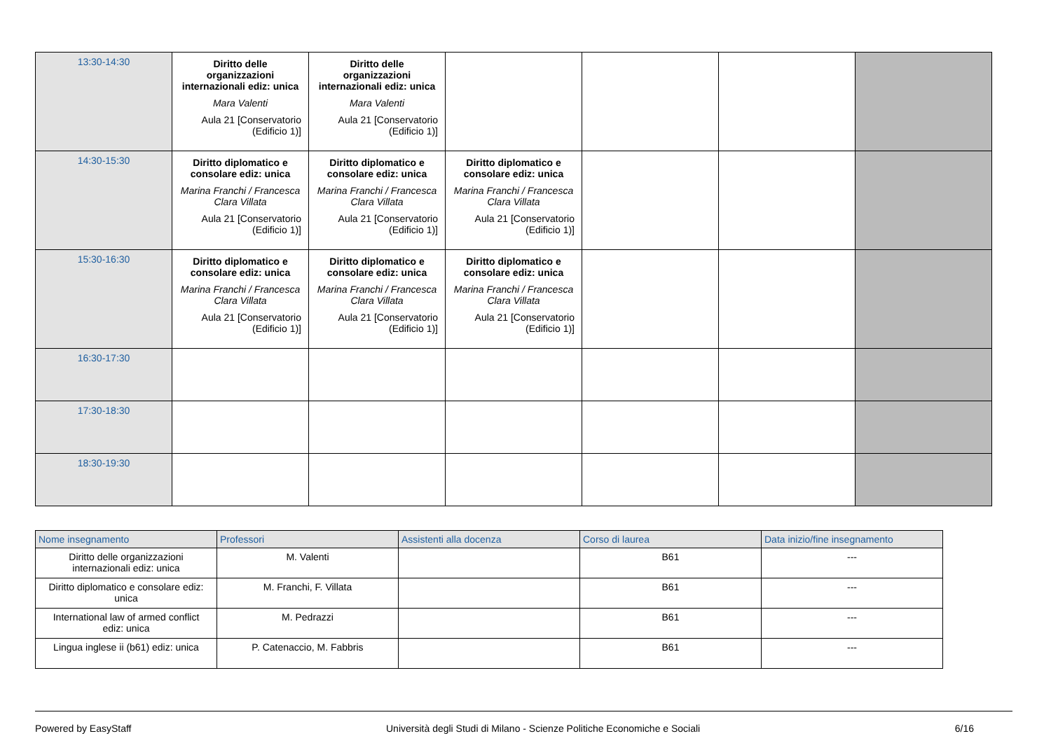| 13:30-14:30 | Diritto delle organizzazioni internazionali ediz: unica Mara Valenti Aula 21 [Conservatorio (Edificio 1)] | Diritto delle organizzazioni internazionali ediz: unica Mara Valenti Aula 21 [Conservatorio (Edificio 1)] | | | | |
| 14:30-15:30 | Diritto diplomatico e consolare ediz: unica Marina Franchi / Francesca Clara Villata Aula 21 [Conservatorio (Edificio 1)] | Diritto diplomatico e consolare ediz: unica Marina Franchi / Francesca Clara Villata Aula 21 [Conservatorio (Edificio 1)] | Diritto diplomatico e consolare ediz: unica Marina Franchi / Francesca Clara Villata Aula 21 [Conservatorio (Edificio 1)] | | | |
| 15:30-16:30 | Diritto diplomatico e consolare ediz: unica Marina Franchi / Francesca Clara Villata Aula 21 [Conservatorio (Edificio 1)] | Diritto diplomatico e consolare ediz: unica Marina Franchi / Francesca Clara Villata Aula 21 [Conservatorio (Edificio 1)] | Diritto diplomatico e consolare ediz: unica Marina Franchi / Francesca Clara Villata Aula 21 [Conservatorio (Edificio 1)] | | | |
| 16:30-17:30 | | | | | | |
| 17:30-18:30 | | | | | | |
| 18:30-19:30 | | | | | | |
| Nome insegnamento | Professori | Assistenti alla docenza | Corso di laurea | Data inizio/fine insegnamento |
| --- | --- | --- | --- | --- |
| Diritto delle organizzazioni internazionali ediz: unica | M. Valenti | | B61 | --- |
| Diritto diplomatico e consolare ediz: unica | M. Franchi, F. Villata | | B61 | --- |
| International law of armed conflict ediz: unica | M. Pedrazzi | | B61 | --- |
| Lingua inglese ii (b61) ediz: unica | P. Catenaccio, M. Fabbris | | B61 | --- |
Powered by EasyStaff Università degli Studi di Milano - Scienze Politiche Economiche e Sociali 6/16